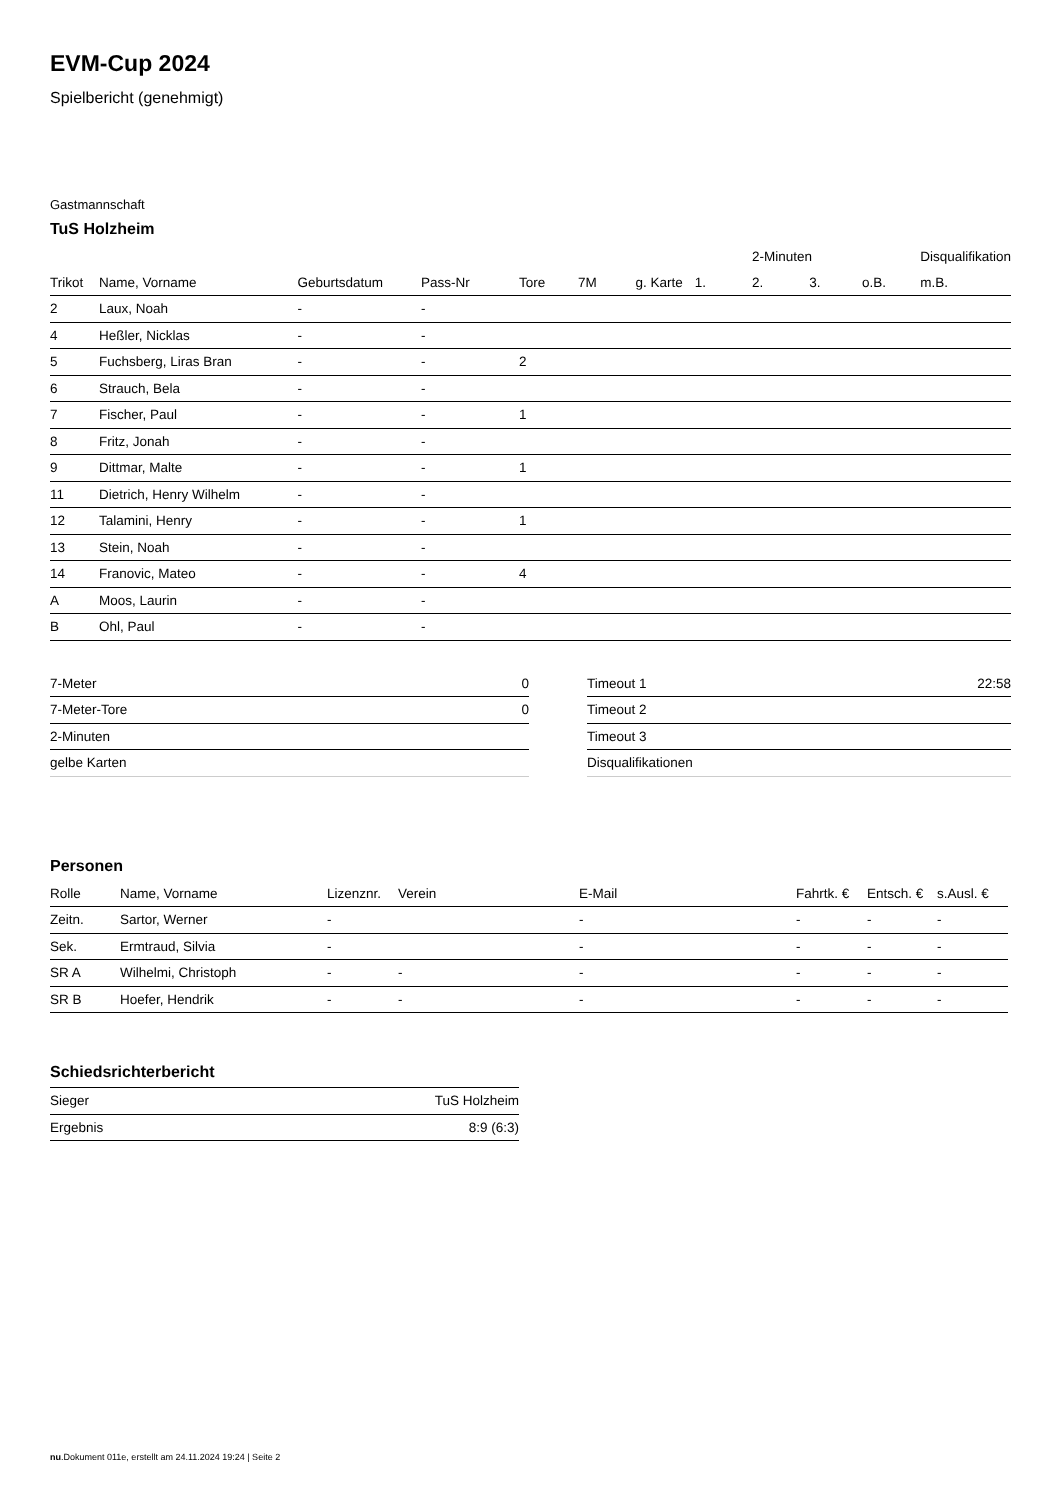EVM-Cup 2024
Spielbericht (genehmigt)
Gastmannschaft
TuS Holzheim
| | | | | | | | | 2-Minuten | | | Disqualifikation |
| --- | --- | --- | --- | --- | --- | --- | --- | --- | --- | --- | --- |
| Trikot | Name, Vorname | Geburtsdatum | Pass-Nr | Tore | 7M | g. Karte | 1. | 2. | 3. | o.B. | m.B. |
| 2 | Laux, Noah | - | - | | | | | | | | |
| 4 | Heßler, Nicklas | - | - | | | | | | | | |
| 5 | Fuchsberg, Liras Bran | - | - | 2 | | | | | | | |
| 6 | Strauch, Bela | - | - | | | | | | | | |
| 7 | Fischer, Paul | - | - | 1 | | | | | | | |
| 8 | Fritz, Jonah | - | - | | | | | | | | |
| 9 | Dittmar, Malte | - | - | 1 | | | | | | | |
| 11 | Dietrich, Henry Wilhelm | - | - | | | | | | | | |
| 12 | Talamini, Henry | - | - | 1 | | | | | | | |
| 13 | Stein, Noah | - | - | | | | | | | | |
| 14 | Franovic, Mateo | - | - | 4 | | | | | | | |
| A | Moos, Laurin | - | - | | | | | | | | |
| B | Ohl, Paul | - | - | | | | | | | | |
| 7-Meter | 0 |
| 7-Meter-Tore | 0 |
| 2-Minuten | |
| gelbe Karten | |
| Timeout 1 | 22:58 |
| Timeout 2 | |
| Timeout 3 | |
| Disqualifikationen | |
Personen
| Rolle | Name, Vorname | Lizenznr. | Verein | E-Mail | Fahrtk. € | Entsch. € | s.Ausl. € |
| --- | --- | --- | --- | --- | --- | --- | --- |
| Zeitn. | Sartor, Werner | - | | - | - | - | - |
| Sek. | Ermtraud, Silvia | - | | - | - | - | - |
| SR A | Wilhelmi, Christoph | - | - | - | - | - | - |
| SR B | Hoefer, Hendrik | - | - | - | - | - | - |
Schiedsrichterbericht
| Sieger | TuS Holzheim |
| Ergebnis | 8:9 (6:3) |
nu.Dokument 011e, erstellt am 24.11.2024 19:24 | Seite 2